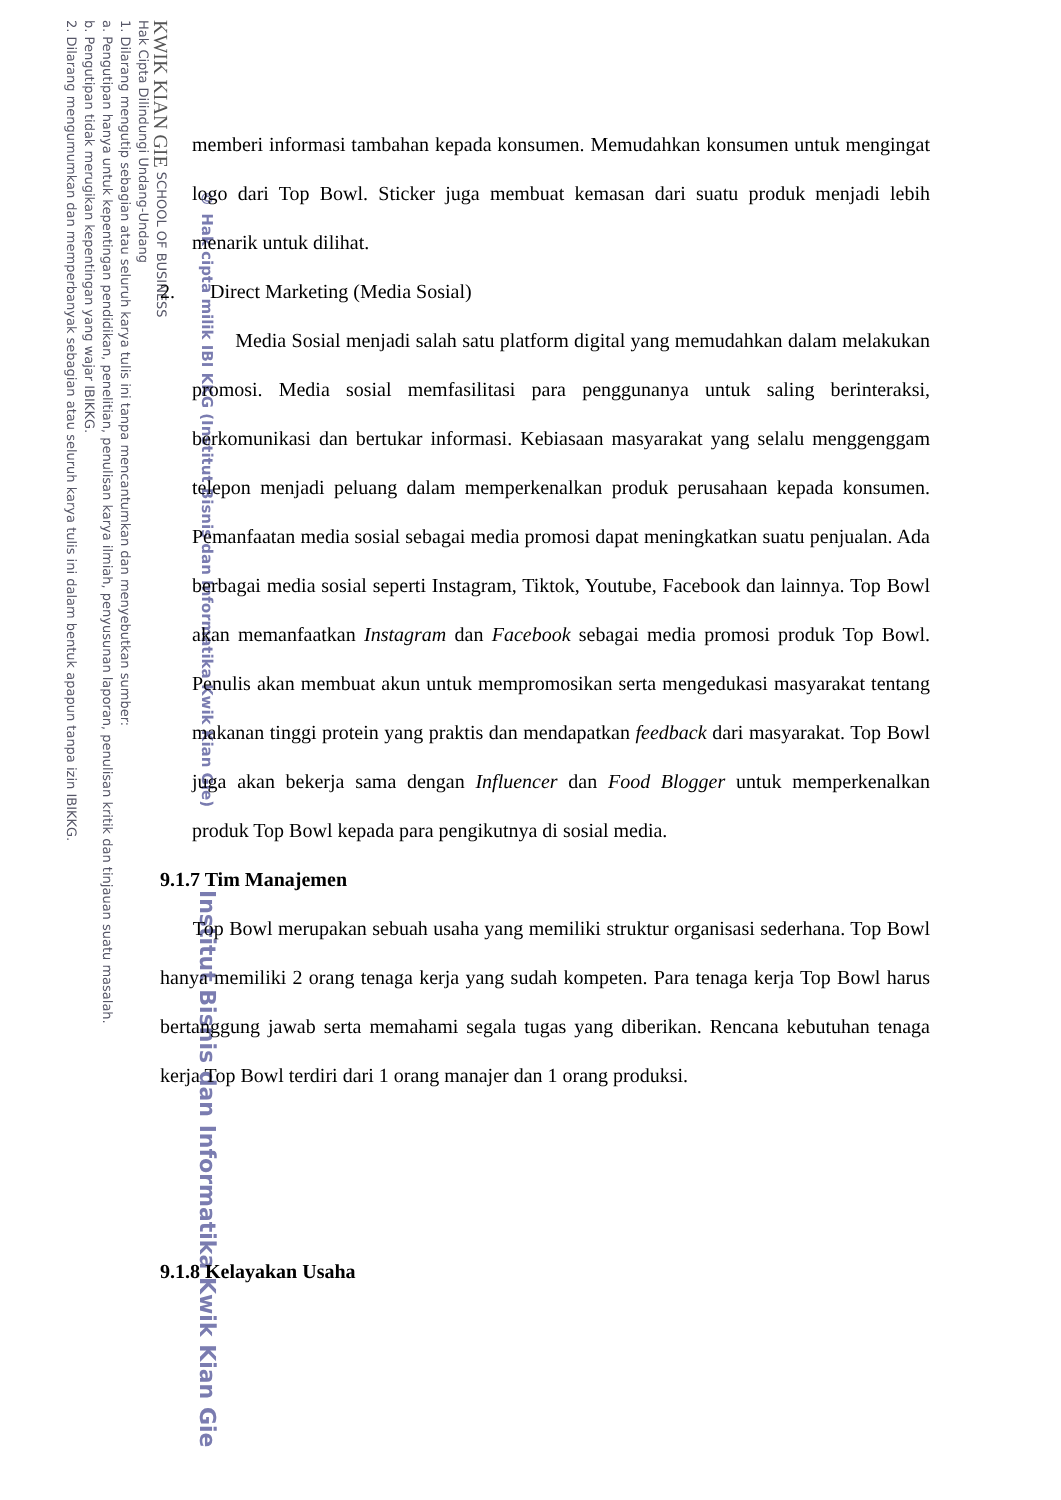KWIK KIAN GIE SCHOOL OF BUSINESS
Hak Cipta Dilindungi Undang-Undang
1. Dilarang mengutip sebagian atau seluruh karya tulis ini tanpa mencantumkan dan menyebutkan sumber:
a. Pengutipan hanya untuk kepentingan pendidikan, penelitian, penulisan karya ilmiah, penyusunan laporan, penulisan kritik dan tinjauan suatu masalah.
b. Pengutipan tidak merugikan kepentingan yang wajar IBIKKG.
2. Dilarang mengumumkan dan memperbanyak sebagian atau seluruh karya tulis ini dalam bentuk apapun tanpa izin IBIKKG.
© Hak cipta milik IBI KKG (Institut Bisnis dan Informatika Kwik Kian Gie)
Institut Bisnis dan Informatika Kwik Kian Gie
memberi informasi tambahan kepada konsumen. Memudahkan konsumen untuk mengingat logo dari Top Bowl. Sticker juga membuat kemasan dari suatu produk menjadi lebih menarik untuk dilihat.
2. Direct Marketing (Media Sosial)
Media Sosial menjadi salah satu platform digital yang memudahkan dalam melakukan promosi. Media sosial memfasilitasi para penggunanya untuk saling berinteraksi, berkomunikasi dan bertukar informasi. Kebiasaan masyarakat yang selalu menggenggam telepon menjadi peluang dalam memperkenalkan produk perusahaan kepada konsumen. Pemanfaatan media sosial sebagai media promosi dapat meningkatkan suatu penjualan. Ada berbagai media sosial seperti Instagram, Tiktok, Youtube, Facebook dan lainnya. Top Bowl akan memanfaatkan Instagram dan Facebook sebagai media promosi produk Top Bowl. Penulis akan membuat akun untuk mempromosikan serta mengedukasi masyarakat tentang makanan tinggi protein yang praktis dan mendapatkan feedback dari masyarakat. Top Bowl juga akan bekerja sama dengan Influencer dan Food Blogger untuk memperkenalkan produk Top Bowl kepada para pengikutnya di sosial media.
9.1.7 Tim Manajemen
Top Bowl merupakan sebuah usaha yang memiliki struktur organisasi sederhana. Top Bowl hanya memiliki 2 orang tenaga kerja yang sudah kompeten. Para tenaga kerja Top Bowl harus bertanggung jawab serta memahami segala tugas yang diberikan. Rencana kebutuhan tenaga kerja Top Bowl terdiri dari 1 orang manajer dan 1 orang produksi.
9.1.8 Kelayakan Usaha